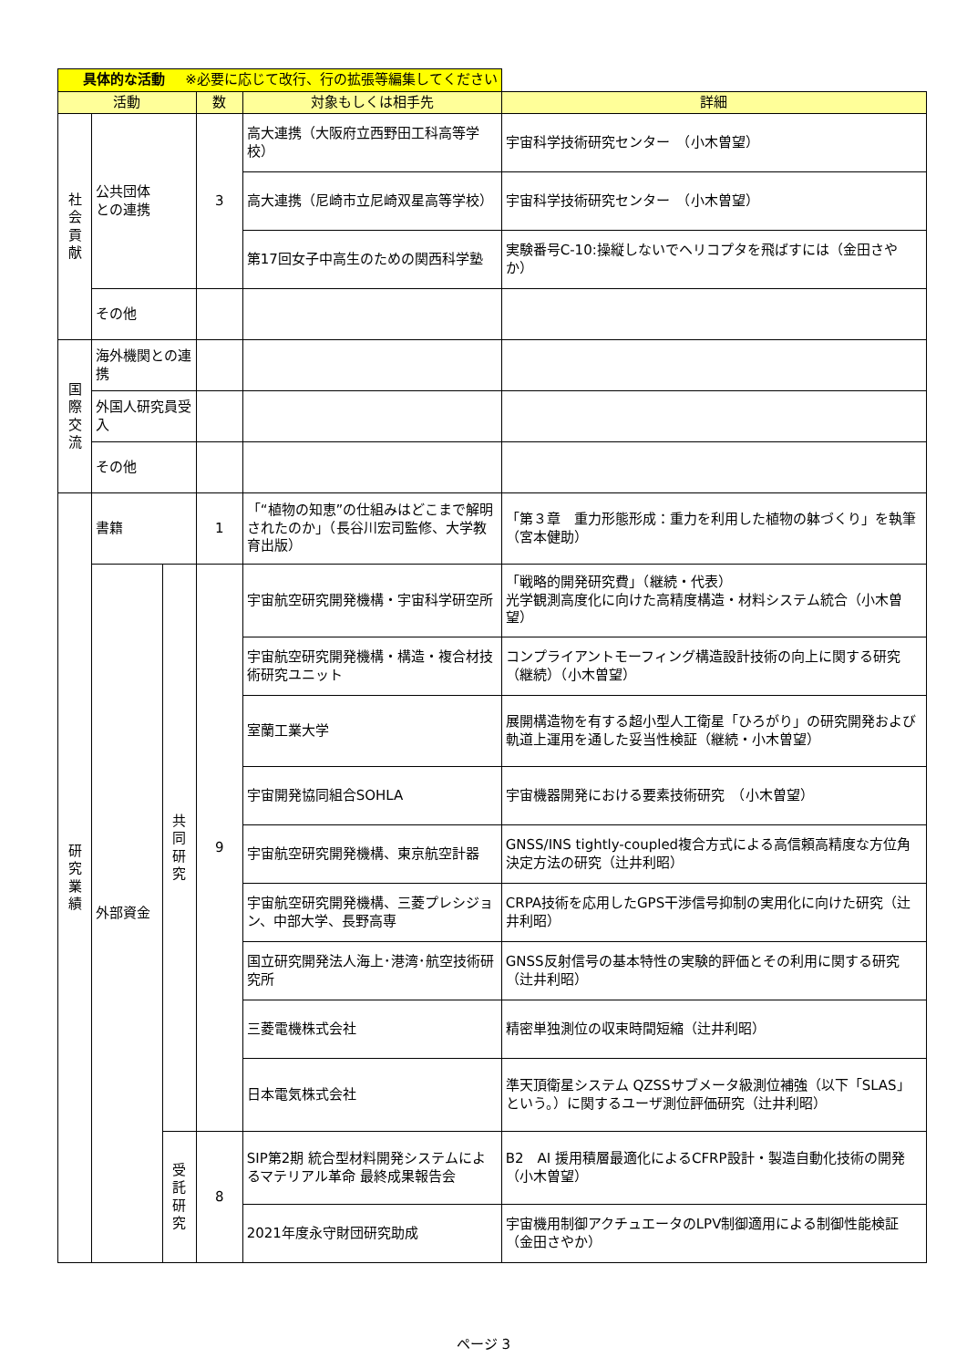| 具体的な活動 ※必要に応じて改行、行の拡張等編集してください | | | | | |
| 活動 | | | 数 | 対象もしくは相手先 | 詳細 |
| 社 会 貢 献 | 公共団体 との連携 | | 3 | 高大連携（大阪府立西野田工科高等学校） | 宇宙科学技術研究センター （小木曽望） |
| | | | | 高大連携（尼崎市立尼崎双星高等学校） | 宇宙科学技術研究センター （小木曽望） |
| | | | | 第17回女子中高生のための関西科学塾 | 実験番号C-10:操縦しないでヘリコプタを飛ばすには（金田さやか） |
| | その他 | | | | |
| 国 際 交 流 | 海外機関との連携 | | | | |
| | 外国人研究員受入 | | | | |
| | その他 | | | | |
| 研 究 業 績 | 書籍 | | 1 | 「“植物の知恵”の仕組みはどこまで解明されたのか」（長谷川宏司監修、大学教育出版） | 「第３章 重力形態形成：重力を利用した植物の躰づくり」を執筆 （宮本健助） |
| | 外部資金 | 共 同 研 究 | 9 | 宇宙航空研究開発機構・宇宙科学研空所 | 「戦略的開発研究費」（継続・代表） 光学観測高度化に向けた高精度構造・材料システム統合（小木曽望） |
| | | | | 宇宙航空研究開発機構・構造・複合材技術研究ユニット | コンプライアントモーフィング構造設計技術の向上に関する研究 （継続）（小木曽望） |
| | | | | 室蘭工業大学 | 展開構造物を有する超小型人工衛星「ひろがり」の研究開発および軌道上運用を通した妥当性検証（継続・小木曽望） |
| | | | | 宇宙開発協同組合SOHLA | 宇宙機器開発における要素技術研究 （小木曽望） |
| | | | | 宇宙航空研究開発機構、東京航空計器 | GNSS/INS tightly-coupled複合方式による高信頼高精度な方位角決定方法の研究（辻井利昭） |
| | | | | 宇宙航空研究開発機構、三菱プレシジョン、中部大学、長野高専 | CRPA技術を応用したGPS干渉信号抑制の実用化に向けた研究（辻井利昭） |
| | | | | 国立研究開発法人海上･港湾･航空技術研究所 | GNSS反射信号の基本特性の実験的評価とその利用に関する研究（辻井利昭） |
| | | | | 三菱電機株式会社 | 精密単独測位の収束時間短縮（辻井利昭） |
| | | | | 日本電気株式会社 | 準天頂衛星システム QZSSサブメータ級測位補強（以下「SLAS」という。）に関するユーザ測位評価研究（辻井利昭） |
| | | 受 託 研 究 | 8 | SIP第2期 統合型材料開発システムによるマテリアル革命 最終成果報告会 | B2 AI 援用積層最適化によるCFRP設計・製造自動化技術の開発（小木曽望） |
| | | | | 2021年度永守財団研究助成 | 宇宙機用制御アクチュエータのLPV制御適用による制御性能検証（金田さやか） |
ページ 3